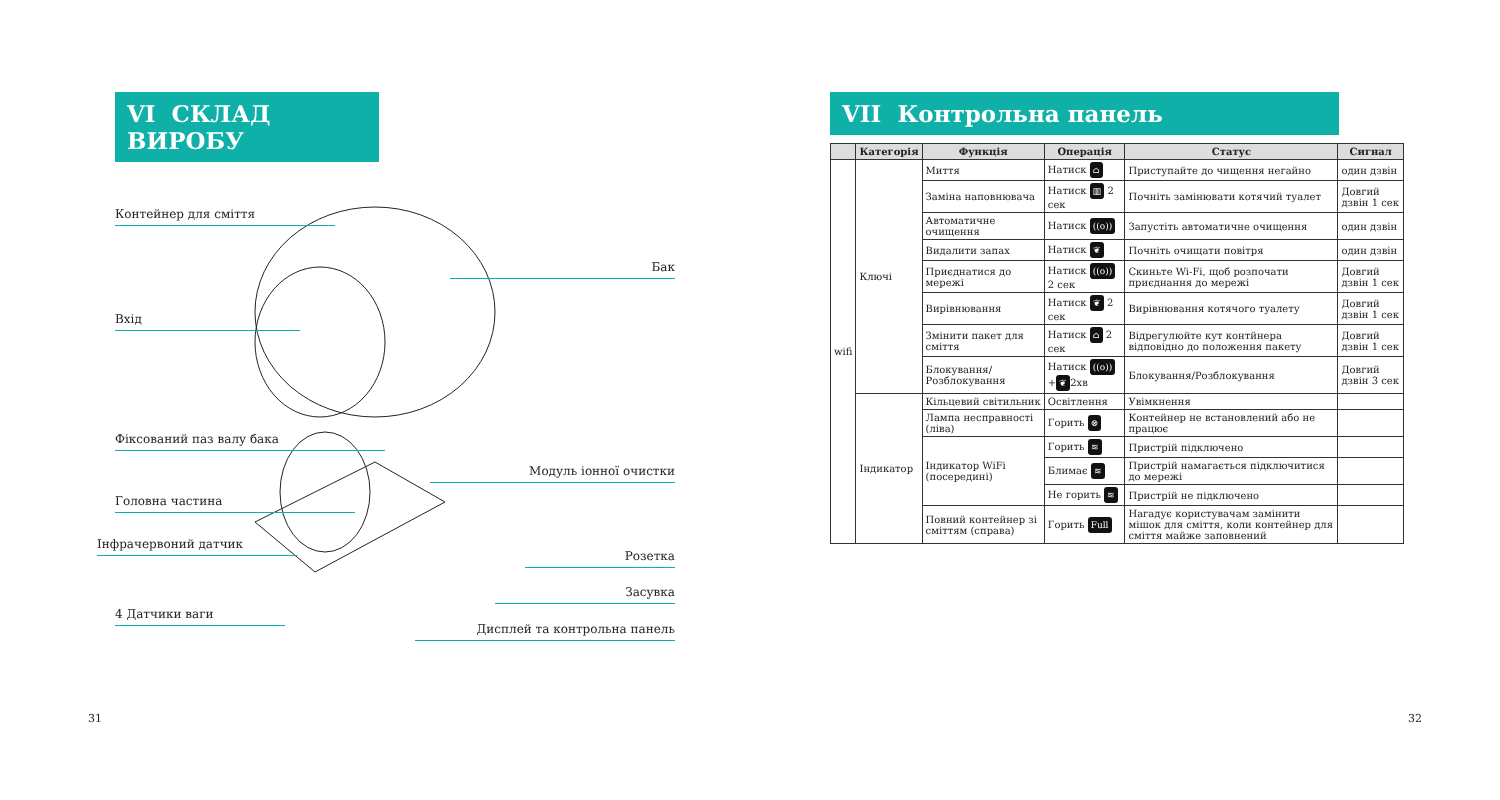VI СКЛАД ВИРОБУ
Контейнер для сміття
Бак
Вхід
Фіксований паз валу бака
Модуль іонної очистки
Головна частина
Інфрачервоний датчик
Розетка
Засувка
4 Датчики ваги
Дисплей та контрольна панель
31
VII Контрольна панель
| | Категорія | Функція | Операція | Статус | Сигнал |
| --- | --- | --- | --- | --- | --- |
| wifi | Ключі | Миття | Натиск ⌂ | Приступайте до чищення негайно | один дзвін |
| | | Заміна наповнювача | Натиск ▥ 2 сек | Почніть замінювати котячий туалет | Довгий дзвін 1 сек |
| | | Автоматичне очищення | Натиск ((o)) | Запустіть автоматичне очищення | один дзвін |
| | | Видалити запах | Натиск ❦ | Почніть очищати повітря | один дзвін |
| | | Приєднатися до мережі | Натиск ((o)) 2 сек | Скиньте Wi-Fi, щоб розпочати приєднання до мережі | Довгий дзвін 1 сек |
| | | Вирівнювання | Натиск ❦ 2 сек | Вирівнювання котячого туалету | Довгий дзвін 1 сек |
| | | Змінити пакет для сміття | Натиск ⌂ 2 сек | Відрегулюйте кут контйнера відповідно до положення пакету | Довгий дзвін 1 сек |
| | | Блокування/ Розблокування | Натиск ((o)) + ❦ 2хв | Блокування/Розблокування | Довгий дзвін 3 сек |
| | Індикатор | Кільцевий світильник | Освітлення | Увімкнення | |
| | | Лампа несправності (ліва) | Горить ⊗ | Контейнер не встановлений або не працює | |
| | | Індикатор WiFi (посередині) | Горить ≋ | Пристрій підключено | |
| | | | Блимає ≋ | Пристрій намагається підключитися до мережі | |
| | | | Не горить ≋ | Пристрій не підключено | |
| | | Повний контейнер зі сміттям (справа) | Горить Full | Нагадує користувачам замінити мішок для сміття, коли контейнер для сміття майже заповнений | |
32